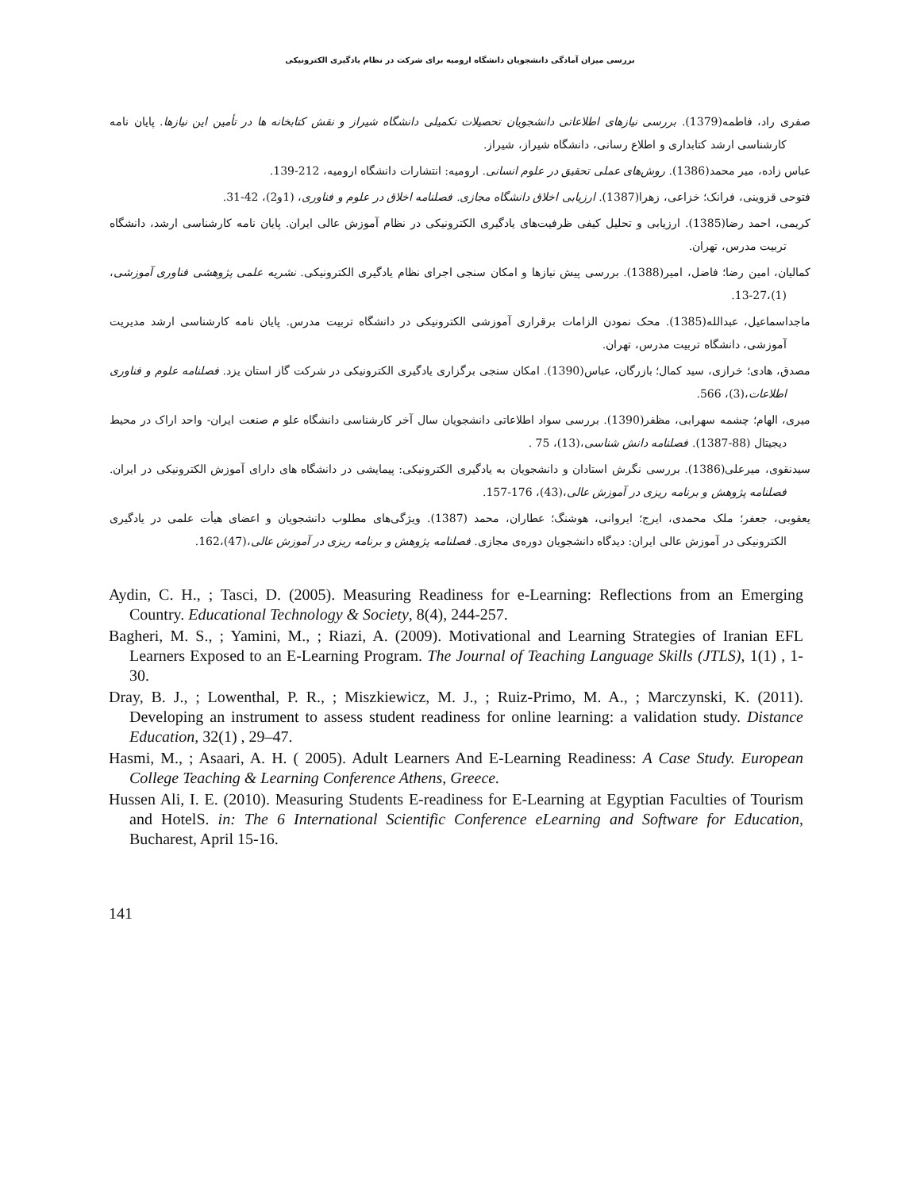بررسی میزان آمادگی دانشجویان دانشگاه ارومیه برای شرکت در نظام یادگیری الکترونیکی
صفری راد، فاطمه(1379). بررسی نیازهای اطلاعاتی دانشجویان تحصیلات تکمیلی دانشگاه شیراز و نقش کتابخانه ها در تأمین این نیازها. پایان نامه کارشناسی ارشد کتابداری و اطلاع رسانی، دانشگاه شیراز، شیراز.
عباس زاده، میر محمد(1386). روش‌های عملی تحقیق در علوم انسانی. ارومیه: انتشارات دانشگاه ارومیه، 212-139.
فتوحی قزوینی، فرانک؛ خزاعی، زهرا(1387). ارزیابی اخلاق دانشگاه مجازی. فصلنامه اخلاق در علوم و فناوری، (1و2)، 42-31.
کریمی، احمد رضا(1385). ارزیابی و تحلیل کیفی ظرفیت‌های یادگیری الکترونیکی در نظام آموزش عالی ایران. پایان نامه کارشناسی ارشد، دانشگاه تربیت مدرس، تهران.
کمالیان، امین رضا؛ فاضل، امیر(1388). بررسی پیش نیازها و امکان سنجی اجرای نظام یادگیری الکترونیکی. نشریه علمی پژوهشی فناوری آموزشی،(1)،27-13.
ماجداسماعیل، عبدالله(1385). محک نمودن الزامات برقراری آموزشی الکترونیکی در دانشگاه تربیت مدرس. پایان نامه کارشناسی ارشد مدیریت آموزشی، دانشگاه تربیت مدرس، تهران.
مصدق، هادی؛ خرازی، سید کمال؛ بازرگان، عباس(1390). امکان سنجی برگزاری یادگیری الکترونیکی در شرکت گاز استان یزد. فصلنامه علوم و فناوری اطلاعات،(3)، 566.
میری، الهام؛ چشمه سهرابی، مظفر(1390). بررسی سواد اطلاعاتی دانشجویان سال آخر کارشناسی دانشگاه علو م صنعت ایران- واحد اراک در محیط دیجیتال (88-1387). فصلنامه دانش شناسی،(13)، 75 .
سیدنقوی، میرعلی(1386). بررسی نگرش استادان و دانشجویان به یادگیری الکترونیکی: پیمایشی در دانشگاه های دارای آموزش الکترونیکی در ایران. فصلنامه پژوهش و برنامه ریزی در آموزش عالی،(43)، 176-157.
یعقوبی، جعفر؛ ملک محمدی، ایرج؛ ایروانی، هوشنگ؛ عطاران، محمد (1387). ویژگی‌های مطلوب دانشجویان و اعضای هیأت علمی در یادگیری الکترونیکی در آموزش عالی ایران: دیدگاه دانشجویان دوره‌ی مجازی. فصلنامه پژوهش و برنامه ریزی در آموزش عالی،(47)،162.
Aydin, C. H., ; Tasci, D. (2005). Measuring Readiness for e-Learning: Reflections from an Emerging Country. Educational Technology & Society, 8(4), 244-257.
Bagheri, M. S., ; Yamini, M., ; Riazi, A. (2009). Motivational and Learning Strategies of Iranian EFL Learners Exposed to an E-Learning Program. The Journal of Teaching Language Skills (JTLS), 1(1) , 1-30.
Dray, B. J., ; Lowenthal, P. R., ; Miszkiewicz, M. J., ; Ruiz-Primo, M. A., ; Marczynski, K. (2011). Developing an instrument to assess student readiness for online learning: a validation study. Distance Education, 32(1) , 29–47.
Hasmi, M., ; Asaari, A. H. ( 2005). Adult Learners And E-Learning Readiness: A Case Study. European College Teaching & Learning Conference Athens, Greece.
Hussen Ali, I. E. (2010). Measuring Students E-readiness for E-Learning at Egyptian Faculties of Tourism and HotelS. in: The 6 International Scientific Conference eLearning and Software for Education, Bucharest, April 15-16.
141